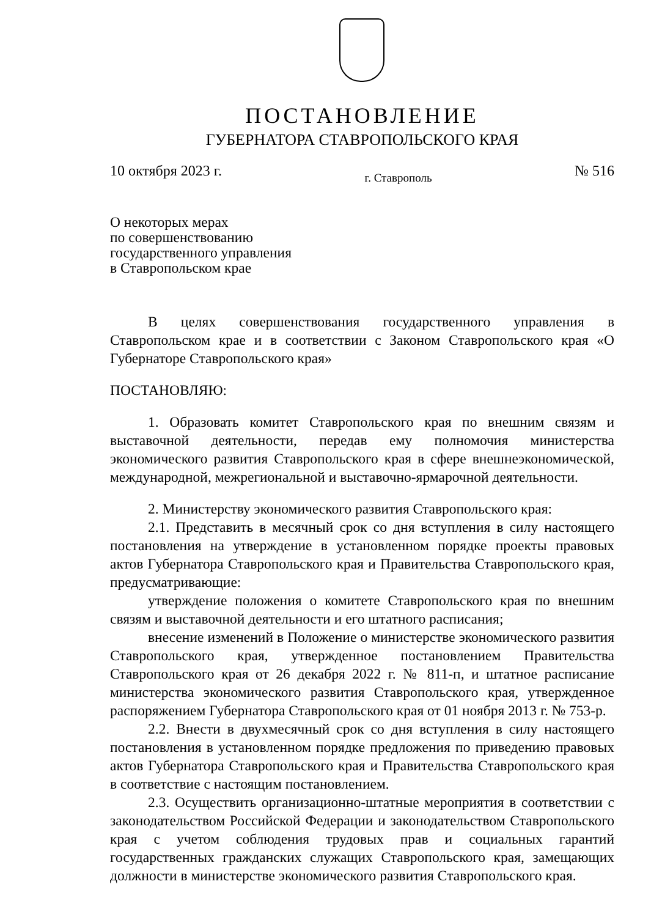ПОСТАНОВЛЕНИЕ
ГУБЕРНАТОРА СТАВРОПОЛЬСКОГО КРАЯ
10 октября 2023 г. г. Ставрополь № 516
О некоторых мерах
по совершенствованию
государственного управления
в Ставропольском крае
В целях совершенствования государственного управления в Ставропольском крае и в соответствии с Законом Ставропольского края «О Губернаторе Ставропольского края»
ПОСТАНОВЛЯЮ:
1. Образовать комитет Ставропольского края по внешним связям и выставочной деятельности, передав ему полномочия министерства экономического развития Ставропольского края в сфере внешнеэкономической, международной, межрегиональной и выставочно-ярмарочной деятельности.
2. Министерству экономического развития Ставропольского края:
2.1. Представить в месячный срок со дня вступления в силу настоящего постановления на утверждение в установленном порядке проекты правовых актов Губернатора Ставропольского края и Правительства Ставропольского края, предусматривающие:
утверждение положения о комитете Ставропольского края по внешним связям и выставочной деятельности и его штатного расписания;
внесение изменений в Положение о министерстве экономического развития Ставропольского края, утвержденное постановлением Правительства Ставропольского края от 26 декабря 2022 г. № 811-п, и штатное расписание министерства экономического развития Ставропольского края, утвержденное распоряжением Губернатора Ставропольского края от 01 ноября 2013 г. № 753-р.
2.2. Внести в двухмесячный срок со дня вступления в силу настоящего постановления в установленном порядке предложения по приведению правовых актов Губернатора Ставропольского края и Правительства Ставропольского края в соответствие с настоящим постановлением.
2.3. Осуществить организационно-штатные мероприятия в соответствии с законодательством Российской Федерации и законодательством Ставропольского края с учетом соблюдения трудовых прав и социальных гарантий государственных гражданских служащих Ставропольского края, замещающих должности в министерстве экономического развития Ставропольского края.